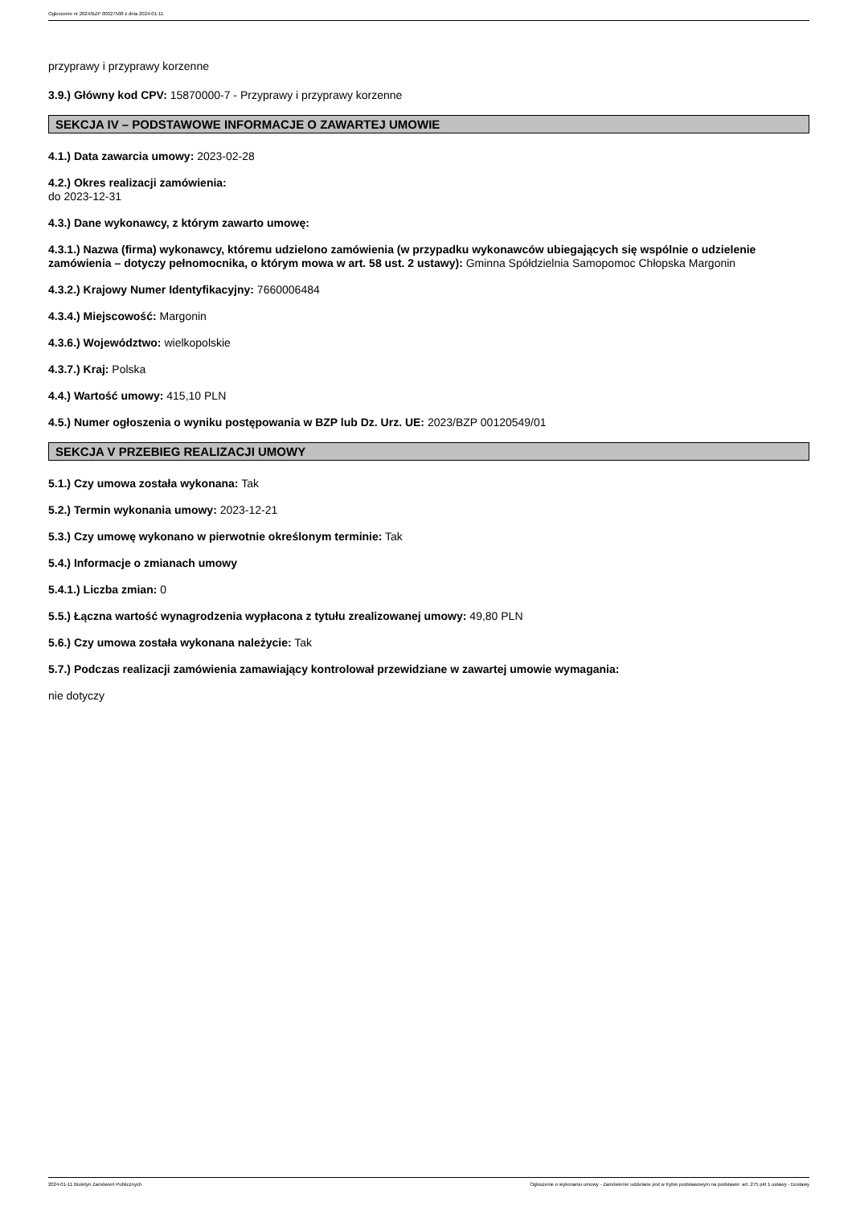Ogłoszenie nr 2024/BZP 00027508 z dnia 2024-01-11
przyprawy i przyprawy korzenne
3.9.) Główny kod CPV: 15870000-7 - Przyprawy i przyprawy korzenne
SEKCJA IV – PODSTAWOWE INFORMACJE O ZAWARTEJ UMOWIE
4.1.) Data zawarcia umowy: 2023-02-28
4.2.) Okres realizacji zamówienia:
do 2023-12-31
4.3.) Dane wykonawcy, z którym zawarto umowę:
4.3.1.) Nazwa (firma) wykonawcy, któremu udzielono zamówienia (w przypadku wykonawców ubiegających się wspólnie o udzielenie zamówienia – dotyczy pełnomocnika, o którym mowa w art. 58 ust. 2 ustawy): Gminna Spółdzielnia Samopomoc Chłopska Margonin
4.3.2.) Krajowy Numer Identyfikacyjny: 7660006484
4.3.4.) Miejscowość: Margonin
4.3.6.) Województwo: wielkopolskie
4.3.7.) Kraj: Polska
4.4.) Wartość umowy: 415,10 PLN
4.5.) Numer ogłoszenia o wyniku postępowania w BZP lub Dz. Urz. UE: 2023/BZP 00120549/01
SEKCJA V PRZEBIEG REALIZACJI UMOWY
5.1.) Czy umowa została wykonana: Tak
5.2.) Termin wykonania umowy: 2023-12-21
5.3.) Czy umowę wykonano w pierwotnie określonym terminie: Tak
5.4.) Informacje o zmianach umowy
5.4.1.) Liczba zmian: 0
5.5.) Łączna wartość wynagrodzenia wypłacona z tytułu zrealizowanej umowy: 49,80 PLN
5.6.) Czy umowa została wykonana należycie: Tak
5.7.) Podczas realizacji zamówienia zamawiający kontrolował przewidziane w zawartej umowie wymagania:
nie dotyczy
2024-01-11 Biuletyn Zamówień Publicznych Ogłoszenie o wykonaniu umowy - Zamówienie udzielane jest w trybie podstawowym na podstawie: art. 275 pkt 1 ustawy - Dostawy